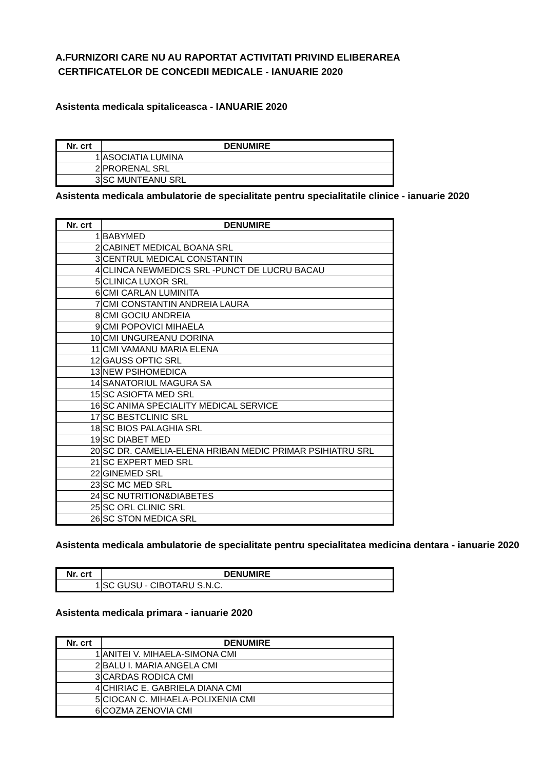A.FURNIZORI CARE NU AU RAPORTAT ACTIVITATI PRIVIND ELIBERAREA
CERTIFICATELOR DE CONCEDII MEDICALE - IANUARIE 2020
Asistenta medicala spitaliceasca - IANUARIE 2020
| Nr. crt | DENUMIRE |
| --- | --- |
| 1 | ASOCIATIA LUMINA |
| 2 | PRORENAL SRL |
| 3 | SC MUNTEANU SRL |
Asistenta medicala ambulatorie de specialitate pentru specialitatile clinice - ianuarie 2020
| Nr. crt | DENUMIRE |
| --- | --- |
| 1 | BABYMED |
| 2 | CABINET MEDICAL BOANA SRL |
| 3 | CENTRUL MEDICAL CONSTANTIN |
| 4 | CLINCA NEWMEDICS SRL -PUNCT DE LUCRU BACAU |
| 5 | CLINICA LUXOR SRL |
| 6 | CMI CARLAN LUMINITA |
| 7 | CMI CONSTANTIN ANDREIA LAURA |
| 8 | CMI GOCIU ANDREIA |
| 9 | CMI POPOVICI MIHAELA |
| 10 | CMI UNGUREANU DORINA |
| 11 | CMI VAMANU MARIA ELENA |
| 12 | GAUSS OPTIC SRL |
| 13 | NEW PSIHOMEDICA |
| 14 | SANATORIUL MAGURA SA |
| 15 | SC ASIOFTA MED SRL |
| 16 | SC ANIMA SPECIALITY MEDICAL SERVICE |
| 17 | SC BESTCLINIC SRL |
| 18 | SC BIOS PALAGHIA SRL |
| 19 | SC DIABET MED |
| 20 | SC DR. CAMELIA-ELENA HRIBAN MEDIC PRIMAR PSIHIATRU SRL |
| 21 | SC EXPERT MED SRL |
| 22 | GINEMED SRL |
| 23 | SC MC MED SRL |
| 24 | SC NUTRITION&DIABETES |
| 25 | SC ORL CLINIC SRL |
| 26 | SC STON MEDICA SRL |
Asistenta medicala ambulatorie de specialitate pentru specialitatea medicina dentara - ianuarie 2020
| Nr. crt | DENUMIRE |
| --- | --- |
| 1 | SC GUSU - CIBOTARU S.N.C. |
Asistenta medicala primara - ianuarie 2020
| Nr. crt | DENUMIRE |
| --- | --- |
| 1 | ANITEI V. MIHAELA-SIMONA CMI |
| 2 | BALU I. MARIA ANGELA CMI |
| 3 | CARDAS RODICA CMI |
| 4 | CHIRIAC E. GABRIELA DIANA CMI |
| 5 | CIOCAN C. MIHAELA-POLIXENIA CMI |
| 6 | COZMA ZENOVIA CMI |